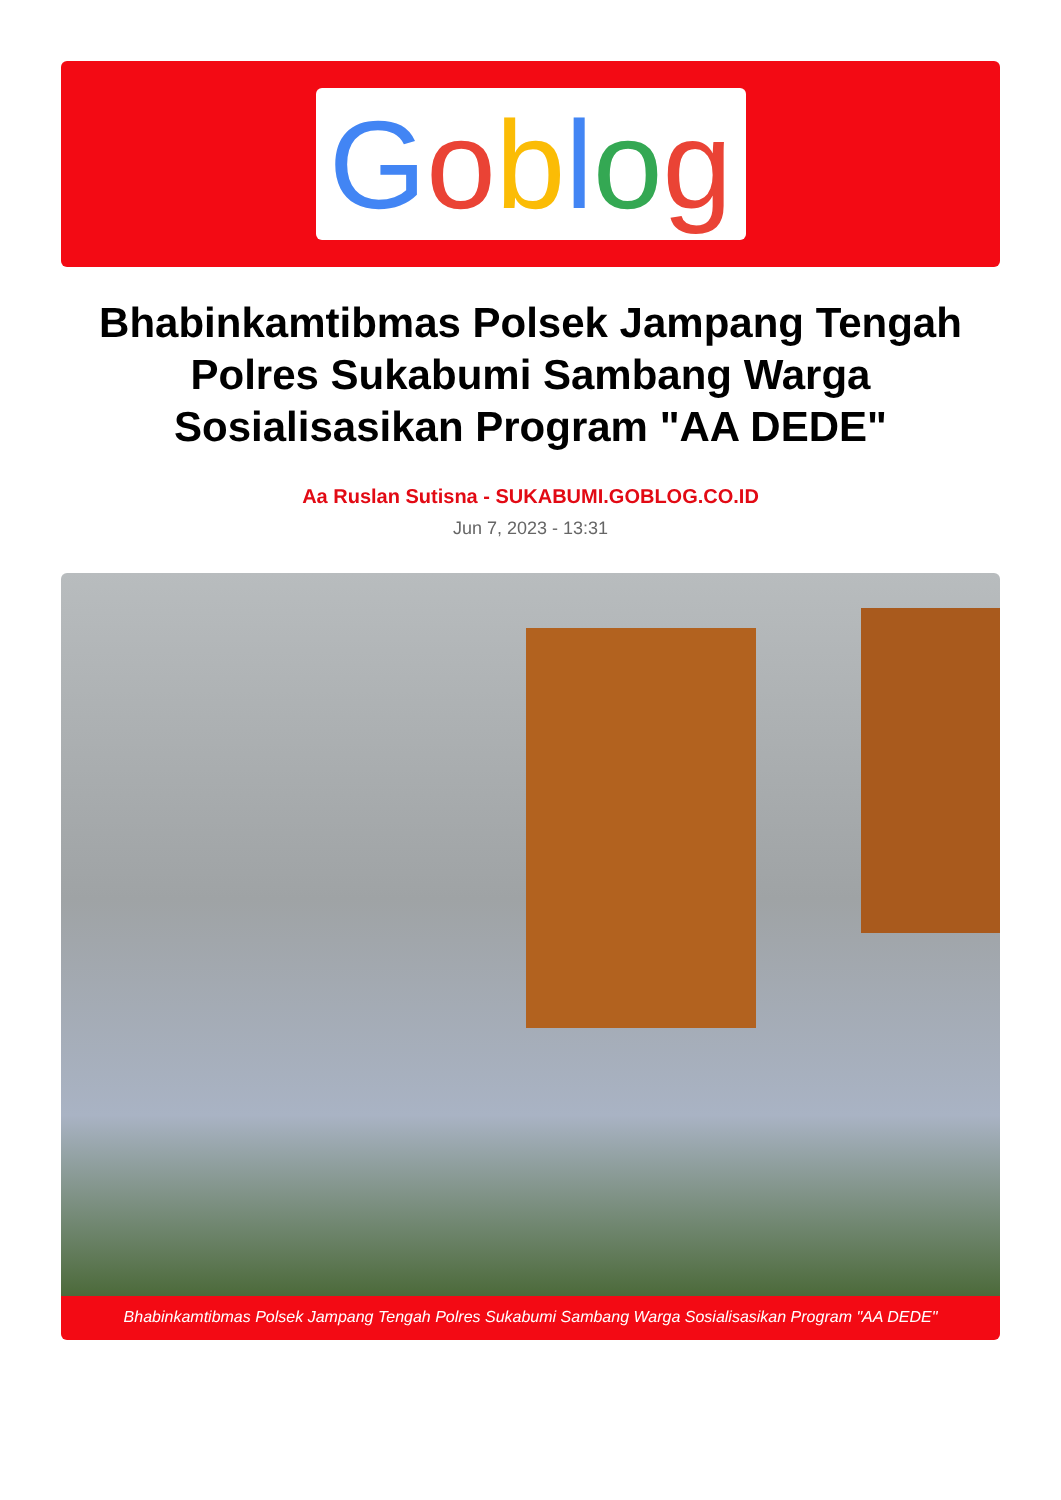Goblog
Bhabinkamtibmas Polsek Jampang Tengah Polres Sukabumi Sambang Warga Sosialisasikan Program "AA DEDE"
Aa Ruslan Sutisna - SUKABUMI.GOBLOG.CO.ID
Jun 7, 2023 - 13:31
Bhabinkamtibmas Polsek Jampang Tengah Polres Sukabumi Sambang Warga Sosialisasikan Program "AA DEDE"